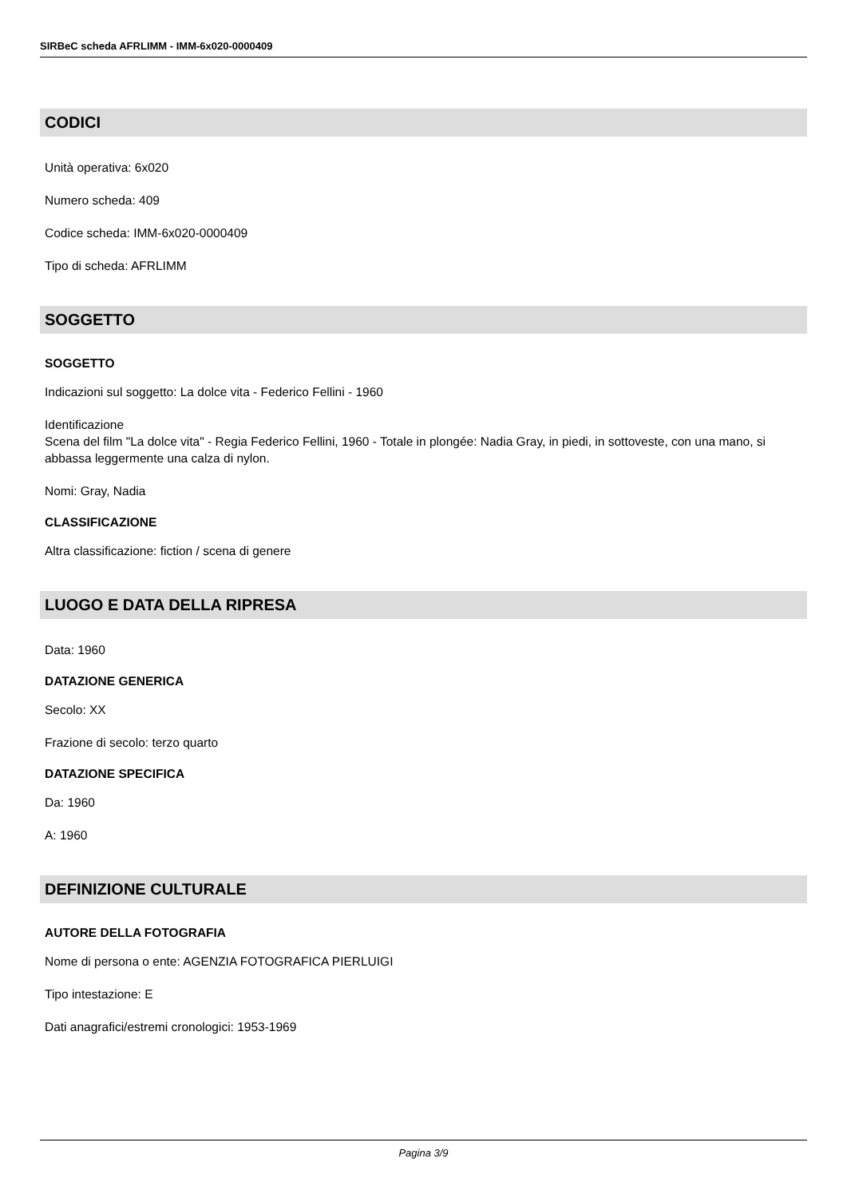SIRBeC scheda AFRLIMM - IMM-6x020-0000409
CODICI
Unità operativa: 6x020
Numero scheda: 409
Codice scheda: IMM-6x020-0000409
Tipo di scheda: AFRLIMM
SOGGETTO
SOGGETTO
Indicazioni sul soggetto: La dolce vita - Federico Fellini - 1960
Identificazione
Scena del film "La dolce vita" - Regia Federico Fellini, 1960 - Totale in plongée: Nadia Gray, in piedi, in sottoveste, con una mano, si abbassa leggermente una calza di nylon.
Nomi: Gray, Nadia
CLASSIFICAZIONE
Altra classificazione: fiction / scena di genere
LUOGO E DATA DELLA RIPRESA
Data: 1960
DATAZIONE GENERICA
Secolo: XX
Frazione di secolo: terzo quarto
DATAZIONE SPECIFICA
Da: 1960
A: 1960
DEFINIZIONE CULTURALE
AUTORE DELLA FOTOGRAFIA
Nome di persona o ente: AGENZIA FOTOGRAFICA PIERLUIGI
Tipo intestazione: E
Dati anagrafici/estremi cronologici: 1953-1969
Pagina 3/9